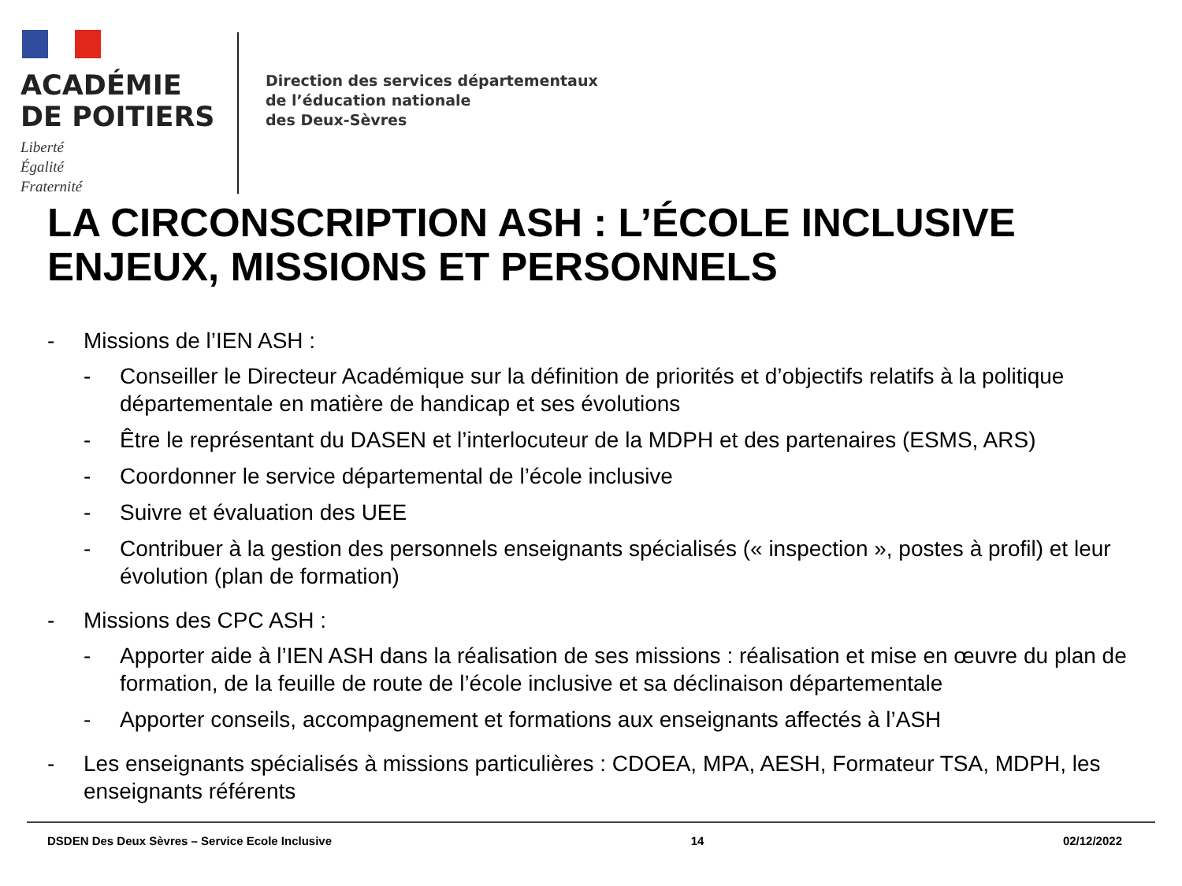ACADÉMIE
DE POITIERS
Liberté
Égalité
Fraternité
Direction des services départementaux
de l’éducation nationale
des Deux-Sèvres
LA CIRCONSCRIPTION ASH : L’ÉCOLE INCLUSIVE
ENJEUX, MISSIONS ET PERSONNELS
- Missions de l’IEN ASH :
- Conseiller le Directeur Académique sur la définition de priorités et d’objectifs relatifs à la politique départementale en matière de handicap et ses évolutions
- Être le représentant du DASEN et l’interlocuteur de la MDPH et des partenaires (ESMS, ARS)
- Coordonner le service départemental de l’école inclusive
- Suivre et évaluation des UEE
- Contribuer à la gestion des personnels enseignants spécialisés (« inspection », postes à profil) et leur évolution (plan de formation)
- Missions des CPC ASH :
- Apporter aide à l’IEN ASH dans la réalisation de ses missions : réalisation et mise en œuvre du plan de formation, de la feuille de route de l’école inclusive et sa déclinaison départementale
- Apporter conseils, accompagnement et formations aux enseignants affectés à l’ASH
- Les enseignants spécialisés à missions particulières : CDOEA, MPA, AESH, Formateur TSA, MDPH, les enseignants référents
DSDEN Des Deux Sèvres – Service Ecole Inclusive 14 02/12/2022